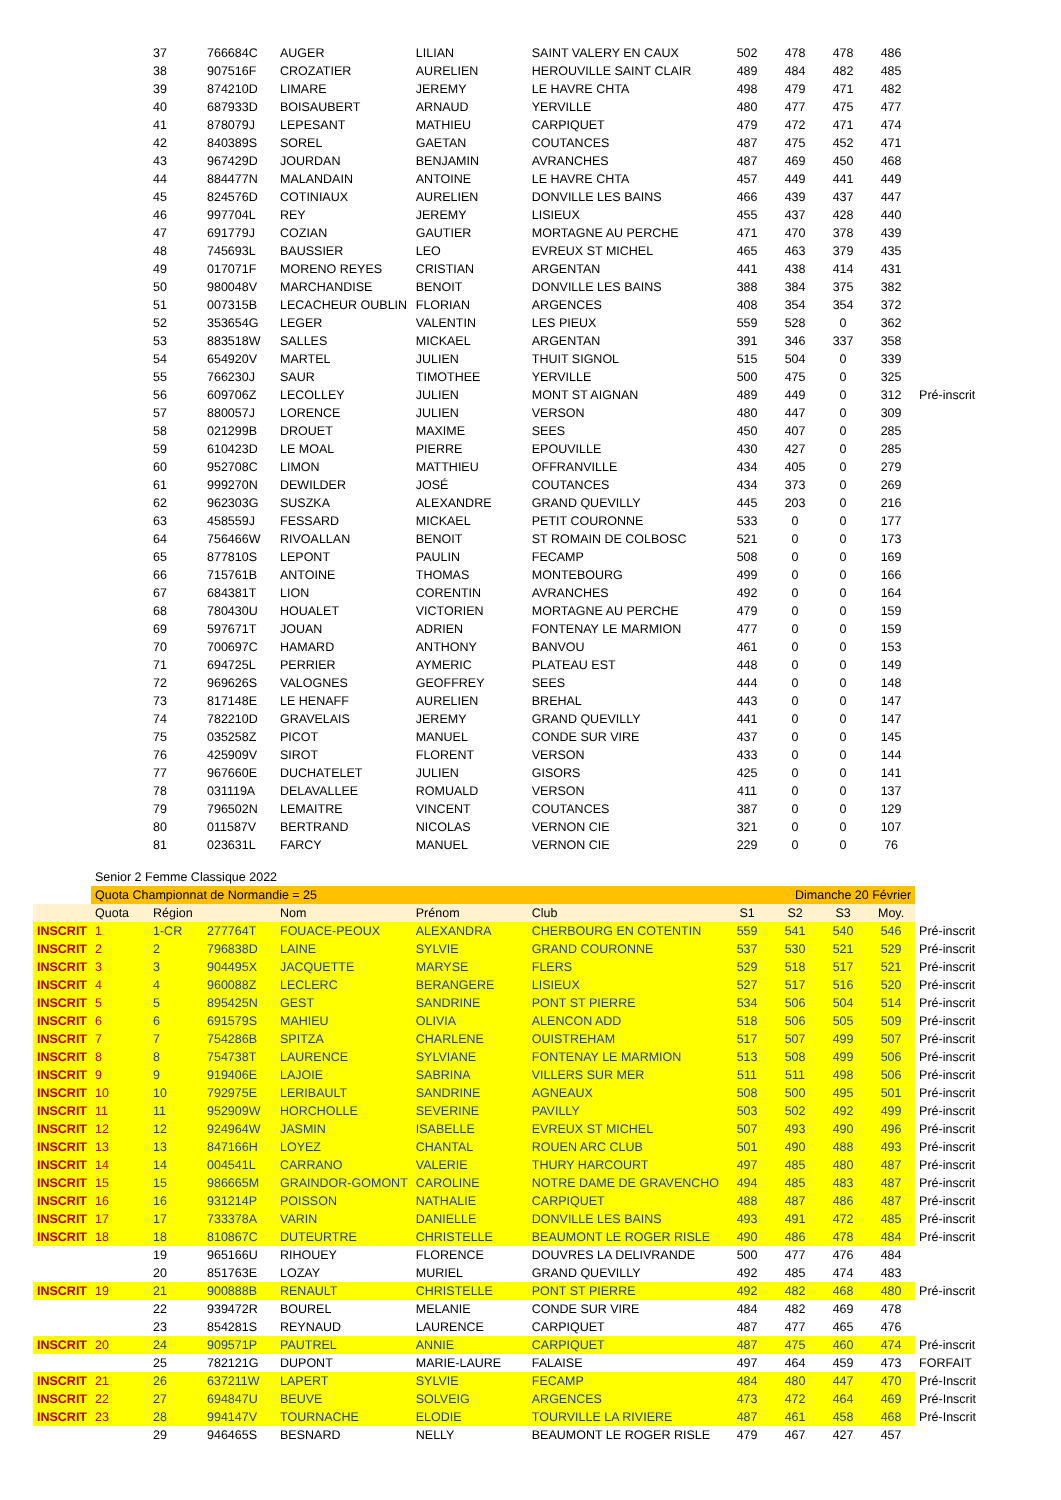| | | 37 | 766684C | AUGER | LILIAN | SAINT VALERY EN CAUX | 502 | 478 | 478 | 486 | |
| | | 38 | 907516F | CROZATIER | AURELIEN | HEROUVILLE SAINT CLAIR | 489 | 484 | 482 | 485 | |
| | | 39 | 874210D | LIMARE | JEREMY | LE HAVRE CHTA | 498 | 479 | 471 | 482 | |
| | | 40 | 687933D | BOISAUBERT | ARNAUD | YERVILLE | 480 | 477 | 475 | 477 | |
| | | 41 | 878079J | LEPESANT | MATHIEU | CARPIQUET | 479 | 472 | 471 | 474 | |
| | | 42 | 840389S | SOREL | GAETAN | COUTANCES | 487 | 475 | 452 | 471 | |
| | | 43 | 967429D | JOURDAN | BENJAMIN | AVRANCHES | 487 | 469 | 450 | 468 | |
| | | 44 | 884477N | MALANDAIN | ANTOINE | LE HAVRE CHTA | 457 | 449 | 441 | 449 | |
| | | 45 | 824576D | COTINIAUX | AURELIEN | DONVILLE LES BAINS | 466 | 439 | 437 | 447 | |
| | | 46 | 997704L | REY | JEREMY | LISIEUX | 455 | 437 | 428 | 440 | |
| | | 47 | 691779J | COZIAN | GAUTIER | MORTAGNE AU PERCHE | 471 | 470 | 378 | 439 | |
| | | 48 | 745693L | BAUSSIER | LEO | EVREUX ST MICHEL | 465 | 463 | 379 | 435 | |
| | | 49 | 017071F | MORENO REYES | CRISTIAN | ARGENTAN | 441 | 438 | 414 | 431 | |
| | | 50 | 980048V | MARCHANDISE | BENOIT | DONVILLE LES BAINS | 388 | 384 | 375 | 382 | |
| | | 51 | 007315B | LECACHEUR OUBLIN | FLORIAN | ARGENCES | 408 | 354 | 354 | 372 | |
| | | 52 | 353654G | LEGER | VALENTIN | LES PIEUX | 559 | 528 | 0 | 362 | |
| | | 53 | 883518W | SALLES | MICKAEL | ARGENTAN | 391 | 346 | 337 | 358 | |
| | | 54 | 654920V | MARTEL | JULIEN | THUIT SIGNOL | 515 | 504 | 0 | 339 | |
| | | 55 | 766230J | SAUR | TIMOTHEE | YERVILLE | 500 | 475 | 0 | 325 | |
| | | 56 | 609706Z | LECOLLEY | JULIEN | MONT ST AIGNAN | 489 | 449 | 0 | 312 | Pré-inscrit |
| | | 57 | 880057J | LORENCE | JULIEN | VERSON | 480 | 447 | 0 | 309 | |
| | | 58 | 021299B | DROUET | MAXIME | SEES | 450 | 407 | 0 | 285 | |
| | | 59 | 610423D | LE MOAL | PIERRE | EPOUVILLE | 430 | 427 | 0 | 285 | |
| | | 60 | 952708C | LIMON | MATTHIEU | OFFRANVILLE | 434 | 405 | 0 | 279 | |
| | | 61 | 999270N | DEWILDER | JOSÉ | COUTANCES | 434 | 373 | 0 | 269 | |
| | | 62 | 962303G | SUSZKA | ALEXANDRE | GRAND QUEVILLY | 445 | 203 | 0 | 216 | |
| | | 63 | 458559J | FESSARD | MICKAEL | PETIT COURONNE | 533 | 0 | 0 | 177 | |
| | | 64 | 756466W | RIVOALLAN | BENOIT | ST ROMAIN DE COLBOSC | 521 | 0 | 0 | 173 | |
| | | 65 | 877810S | LEPONT | PAULIN | FECAMP | 508 | 0 | 0 | 169 | |
| | | 66 | 715761B | ANTOINE | THOMAS | MONTEBOURG | 499 | 0 | 0 | 166 | |
| | | 67 | 684381T | LION | CORENTIN | AVRANCHES | 492 | 0 | 0 | 164 | |
| | | 68 | 780430U | HOUALET | VICTORIEN | MORTAGNE AU PERCHE | 479 | 0 | 0 | 159 | |
| | | 69 | 597671T | JOUAN | ADRIEN | FONTENAY LE MARMION | 477 | 0 | 0 | 159 | |
| | | 70 | 700697C | HAMARD | ANTHONY | BANVOU | 461 | 0 | 0 | 153 | |
| | | 71 | 694725L | PERRIER | AYMERIC | PLATEAU EST | 448 | 0 | 0 | 149 | |
| | | 72 | 969626S | VALOGNES | GEOFFREY | SEES | 444 | 0 | 0 | 148 | |
| | | 73 | 817148E | LE HENAFF | AURELIEN | BREHAL | 443 | 0 | 0 | 147 | |
| | | 74 | 782210D | GRAVELAIS | JEREMY | GRAND QUEVILLY | 441 | 0 | 0 | 147 | |
| | | 75 | 035258Z | PICOT | MANUEL | CONDE SUR VIRE | 437 | 0 | 0 | 145 | |
| | | 76 | 425909V | SIROT | FLORENT | VERSON | 433 | 0 | 0 | 144 | |
| | | 77 | 967660E | DUCHATELET | JULIEN | GISORS | 425 | 0 | 0 | 141 | |
| | | 78 | 031119A | DELAVALLEE | ROMUALD | VERSON | 411 | 0 | 0 | 137 | |
| | | 79 | 796502N | LEMAITRE | VINCENT | COUTANCES | 387 | 0 | 0 | 129 | |
| | | 80 | 011587V | BERTRAND | NICOLAS | VERNON CIE | 321 | 0 | 0 | 107 | |
| | | 81 | 023631L | FARCY | MANUEL | VERNON CIE | 229 | 0 | 0 | 76 | |
| | Senior 2 Femme Classique 2022 | | | | | | | | | | |
| | Quota Championnat de Normandie = 25 | | | | | | | Dimanche 20 Février | | | |
| | Quota | Région | | Nom | Prénom | Club | S1 | S2 | S3 | Moy. | |
| INSCRIT | 1 | 1-CR | 277764T | FOUACE-PEOUX | ALEXANDRA | CHERBOURG EN COTENTIN | 559 | 541 | 540 | 546 | Pré-inscrit |
| INSCRIT | 2 | 2 | 796838D | LAINE | SYLVIE | GRAND COURONNE | 537 | 530 | 521 | 529 | Pré-inscrit |
| INSCRIT | 3 | 3 | 904495X | JACQUETTE | MARYSE | FLERS | 529 | 518 | 517 | 521 | Pré-inscrit |
| INSCRIT | 4 | 4 | 960088Z | LECLERC | BERANGERE | LISIEUX | 527 | 517 | 516 | 520 | Pré-inscrit |
| INSCRIT | 5 | 5 | 895425N | GEST | SANDRINE | PONT ST PIERRE | 534 | 506 | 504 | 514 | Pré-inscrit |
| INSCRIT | 6 | 6 | 691579S | MAHIEU | OLIVIA | ALENCON ADD | 518 | 506 | 505 | 509 | Pré-inscrit |
| INSCRIT | 7 | 7 | 754286B | SPITZA | CHARLENE | OUISTREHAM | 517 | 507 | 499 | 507 | Pré-inscrit |
| INSCRIT | 8 | 8 | 754738T | LAURENCE | SYLVIANE | FONTENAY LE MARMION | 513 | 508 | 499 | 506 | Pré-inscrit |
| INSCRIT | 9 | 9 | 919406E | LAJOIE | SABRINA | VILLERS SUR MER | 511 | 511 | 498 | 506 | Pré-inscrit |
| INSCRIT | 10 | 10 | 792975E | LERIBAULT | SANDRINE | AGNEAUX | 508 | 500 | 495 | 501 | Pré-inscrit |
| INSCRIT | 11 | 11 | 952909W | HORCHOLLE | SEVERINE | PAVILLY | 503 | 502 | 492 | 499 | Pré-inscrit |
| INSCRIT | 12 | 12 | 924964W | JASMIN | ISABELLE | EVREUX ST MICHEL | 507 | 493 | 490 | 496 | Pré-inscrit |
| INSCRIT | 13 | 13 | 847166H | LOYEZ | CHANTAL | ROUEN ARC CLUB | 501 | 490 | 488 | 493 | Pré-inscrit |
| INSCRIT | 14 | 14 | 004541L | CARRANO | VALERIE | THURY HARCOURT | 497 | 485 | 480 | 487 | Pré-inscrit |
| INSCRIT | 15 | 15 | 986665M | GRAINDOR-GOMONT | CAROLINE | NOTRE DAME DE GRAVENCHO | 494 | 485 | 483 | 487 | Pré-inscrit |
| INSCRIT | 16 | 16 | 931214P | POISSON | NATHALIE | CARPIQUET | 488 | 487 | 486 | 487 | Pré-inscrit |
| INSCRIT | 17 | 17 | 733378A | VARIN | DANIELLE | DONVILLE LES BAINS | 493 | 491 | 472 | 485 | Pré-inscrit |
| INSCRIT | 18 | 18 | 810867C | DUTEURTRE | CHRISTELLE | BEAUMONT LE ROGER RISLE | 490 | 486 | 478 | 484 | Pré-inscrit |
| | | 19 | 965166U | RIHOUEY | FLORENCE | DOUVRES LA DELIVRANDE | 500 | 477 | 476 | 484 | |
| | | 20 | 851763E | LOZAY | MURIEL | GRAND QUEVILLY | 492 | 485 | 474 | 483 | |
| INSCRIT | 19 | 21 | 900888B | RENAULT | CHRISTELLE | PONT ST PIERRE | 492 | 482 | 468 | 480 | Pré-inscrit |
| | | 22 | 939472R | BOUREL | MELANIE | CONDE SUR VIRE | 484 | 482 | 469 | 478 | |
| | | 23 | 854281S | REYNAUD | LAURENCE | CARPIQUET | 487 | 477 | 465 | 476 | |
| INSCRIT | 20 | 24 | 909571P | PAUTREL | ANNIE | CARPIQUET | 487 | 475 | 460 | 474 | Pré-inscrit |
| | | 25 | 782121G | DUPONT | MARIE-LAURE | FALAISE | 497 | 464 | 459 | 473 | FORFAIT |
| INSCRIT | 21 | 26 | 637211W | LAPERT | SYLVIE | FECAMP | 484 | 480 | 447 | 470 | Pré-Inscrit |
| INSCRIT | 22 | 27 | 694847U | BEUVE | SOLVEIG | ARGENCES | 473 | 472 | 464 | 469 | Pré-Inscrit |
| INSCRIT | 23 | 28 | 994147V | TOURNACHE | ELODIE | TOURVILLE LA RIVIERE | 487 | 461 | 458 | 468 | Pré-Inscrit |
| | | 29 | 946465S | BESNARD | NELLY | BEAUMONT LE ROGER RISLE | 479 | 467 | 427 | 457 | |